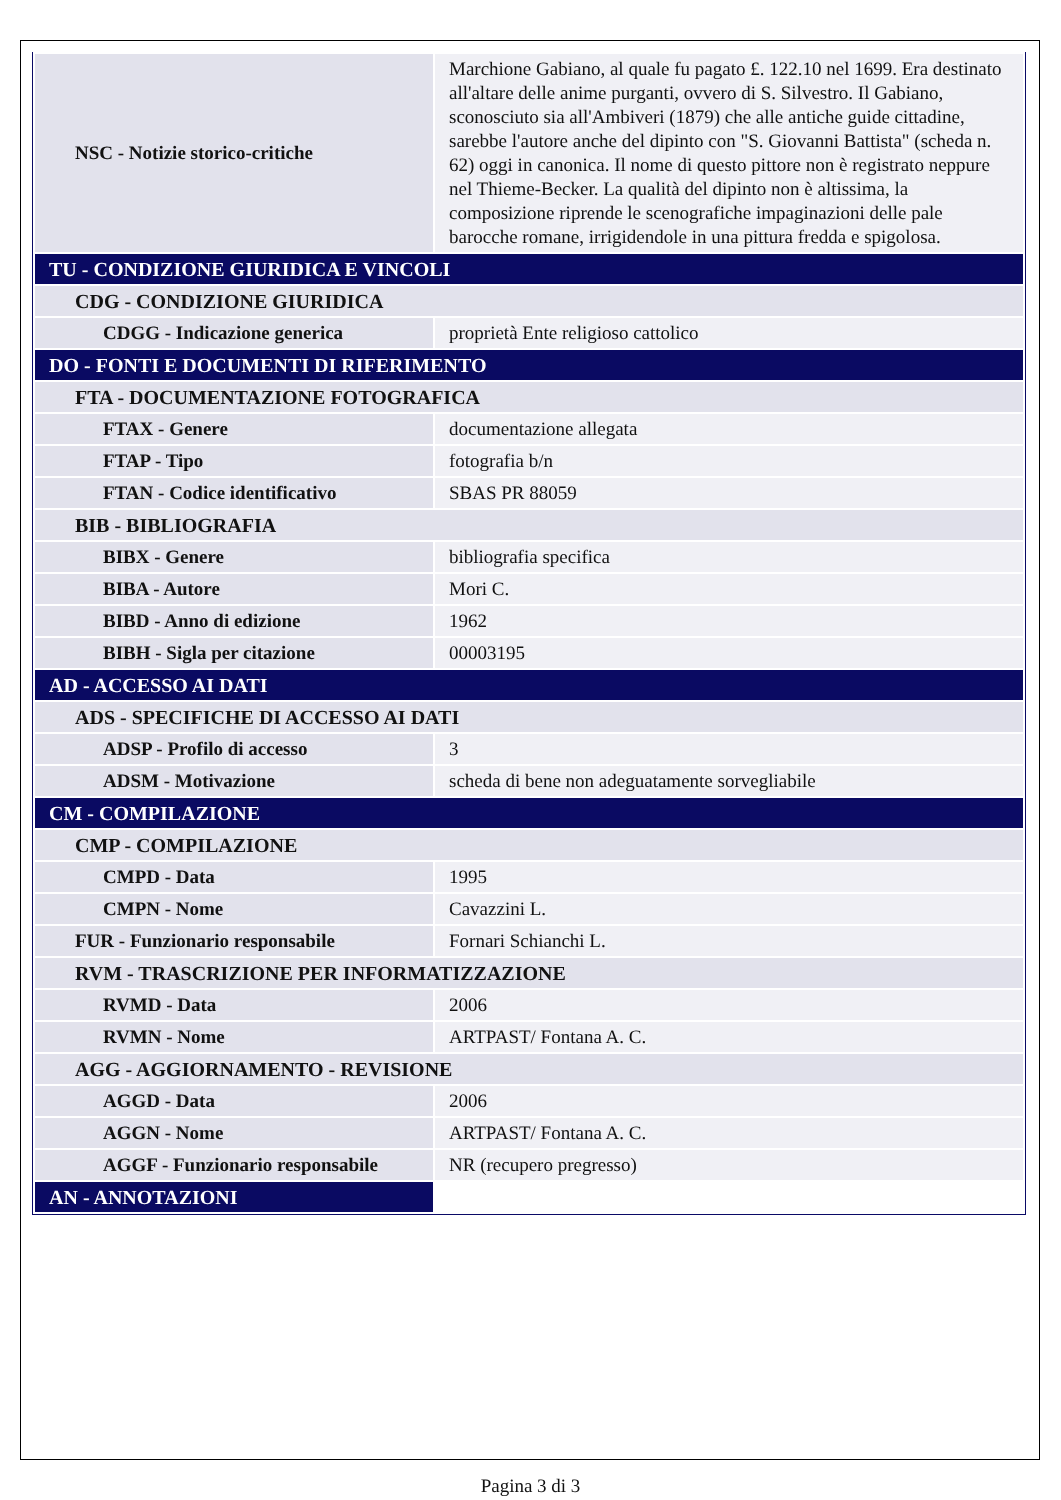| NSC - Notizie storico-critiche | Marchione Gabiano, al quale fu pagato £. 122.10 nel 1699. Era destinato all'altare delle anime purganti, ovvero di S. Silvestro. Il Gabiano, sconosciuto sia all'Ambiveri (1879) che alle antiche guide cittadine, sarebbe l'autore anche del dipinto con "S. Giovanni Battista" (scheda n. 62) oggi in canonica. Il nome di questo pittore non è registrato neppure nel Thieme-Becker. La qualità del dipinto non è altissima, la composizione riprende le scenografiche impaginazioni delle pale barocche romane, irrigidendole in una pittura fredda e spigolosa. |
| TU - CONDIZIONE GIURIDICA E VINCOLI | |
| CDG - CONDIZIONE GIURIDICA | |
| CDGG - Indicazione generica | proprietà Ente religioso cattolico |
| DO - FONTI E DOCUMENTI DI RIFERIMENTO | |
| FTA - DOCUMENTAZIONE FOTOGRAFICA | |
| FTAX - Genere | documentazione allegata |
| FTAP - Tipo | fotografia b/n |
| FTAN - Codice identificativo | SBAS PR 88059 |
| BIB - BIBLIOGRAFIA | |
| BIBX - Genere | bibliografia specifica |
| BIBA - Autore | Mori C. |
| BIBD - Anno di edizione | 1962 |
| BIBH - Sigla per citazione | 00003195 |
| AD - ACCESSO AI DATI | |
| ADS - SPECIFICHE DI ACCESSO AI DATI | |
| ADSP - Profilo di accesso | 3 |
| ADSM - Motivazione | scheda di bene non adeguatamente sorvegliabile |
| CM - COMPILAZIONE | |
| CMP - COMPILAZIONE | |
| CMPD - Data | 1995 |
| CMPN - Nome | Cavazzini L. |
| FUR - Funzionario responsabile | Fornari Schianchi L. |
| RVM - TRASCRIZIONE PER INFORMATIZZAZIONE | |
| RVMD - Data | 2006 |
| RVMN - Nome | ARTPAST/ Fontana A. C. |
| AGG - AGGIORNAMENTO - REVISIONE | |
| AGGD - Data | 2006 |
| AGGN - Nome | ARTPAST/ Fontana A. C. |
| AGGF - Funzionario responsabile | NR (recupero pregresso) |
| AN - ANNOTAZIONI | |
Pagina 3 di 3